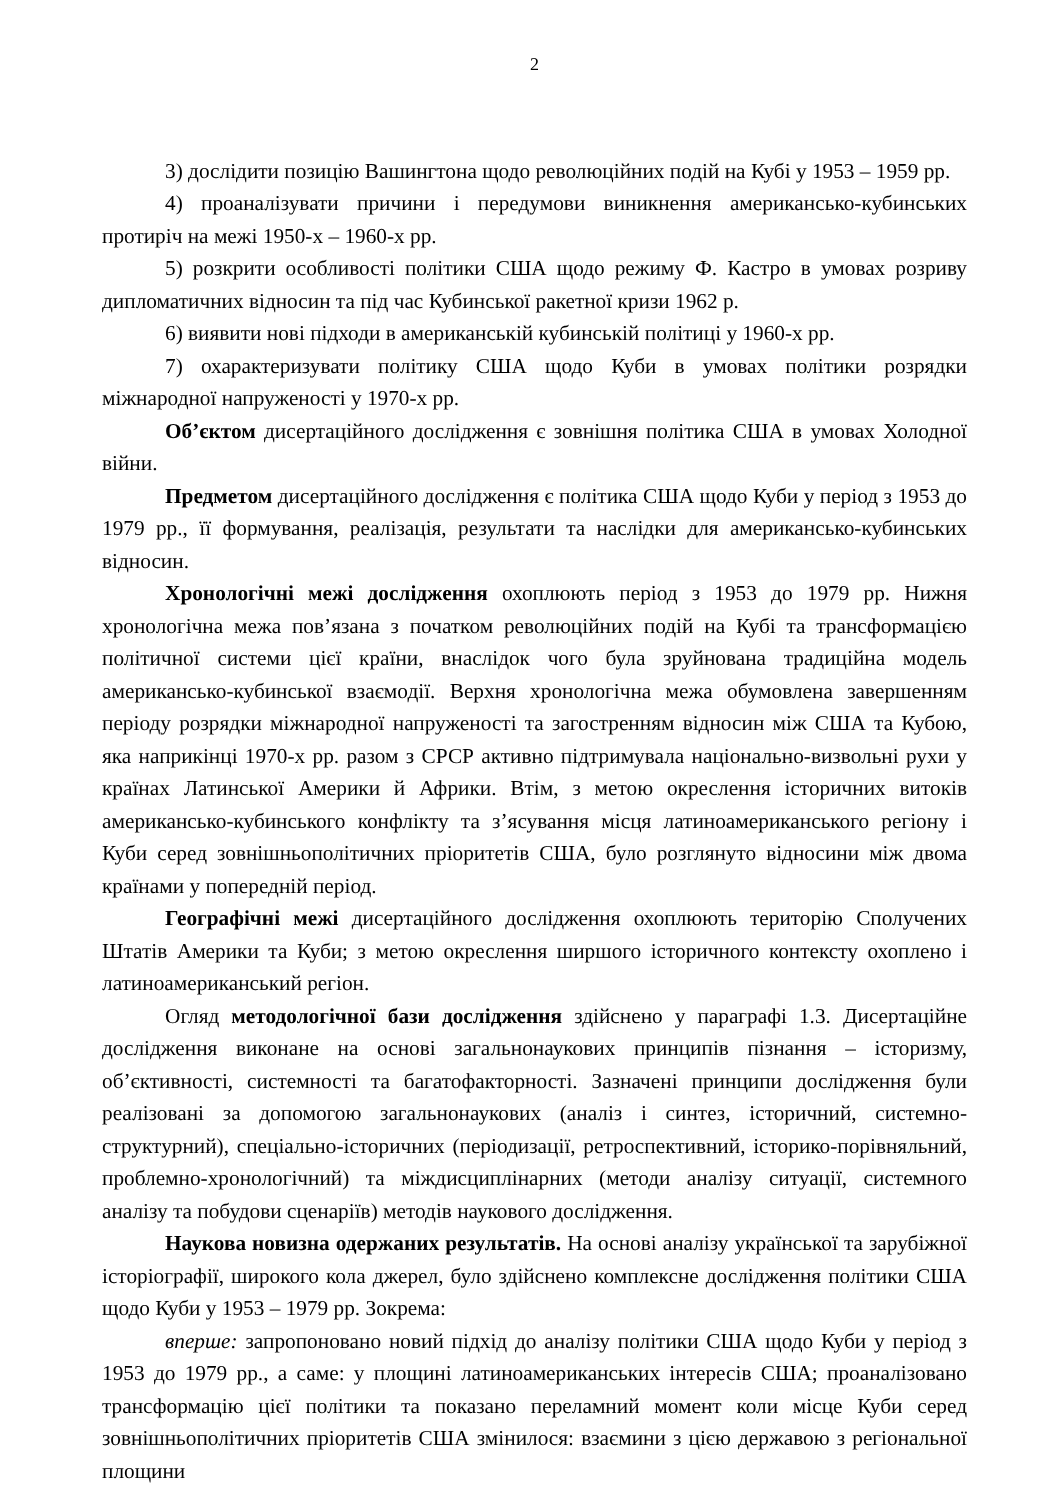2
3) дослідити позицію Вашингтона щодо революційних подій на Кубі у 1953 – 1959 рр.
4) проаналізувати причини і передумови виникнення американсько-кубинських протиріч на межі 1950-х – 1960-х рр.
5) розкрити особливості політики США щодо режиму Ф. Кастро в умовах розриву дипломатичних відносин та під час Кубинської ракетної кризи 1962 р.
6) виявити нові підходи в американській кубинській політиці у 1960-х рр.
7) охарактеризувати політику США щодо Куби в умовах політики розрядки міжнародної напруженості у 1970-х рр.
Об’єктом дисертаційного дослідження є зовнішня політика США в умовах Холодної війни.
Предметом дисертаційного дослідження є політика США щодо Куби у період з 1953 до 1979 рр., її формування, реалізація, результати та наслідки для американсько-кубинських відносин.
Хронологічні межі дослідження охоплюють період з 1953 до 1979 рр. Нижня хронологічна межа пов’язана з початком революційних подій на Кубі та трансформацією політичної системи цієї країни, внаслідок чого була зруйнована традиційна модель американсько-кубинської взаємодії. Верхня хронологічна межа обумовлена завершенням періоду розрядки міжнародної напруженості та загостренням відносин між США та Кубою, яка наприкінці 1970-х рр. разом з СРСР активно підтримувала національно-визвольні рухи у країнах Латинської Америки й Африки. Втім, з метою окреслення історичних витоків американсько-кубинського конфлікту та з’ясування місця латиноамериканського регіону і Куби серед зовнішньополітичних пріоритетів США, було розглянуто відносини між двома країнами у попередній період.
Географічні межі дисертаційного дослідження охоплюють територію Сполучених Штатів Америки та Куби; з метою окреслення ширшого історичного контексту охоплено і латиноамериканський регіон.
Огляд методологічної бази дослідження здійснено у параграфі 1.3. Дисертаційне дослідження виконане на основі загальнонаукових принципів пізнання – історизму, об’єктивності, системності та багатофакторності. Зазначені принципи дослідження були реалізовані за допомогою загальнонаукових (аналіз і синтез, історичний, системно-структурний), спеціально-історичних (періодизації, ретроспективний, історико-порівняльний, проблемно-хронологічний) та міждисциплінарних (методи аналізу ситуації, системного аналізу та побудови сценаріїв) методів наукового дослідження.
Наукова новизна одержаних результатів. На основі аналізу української та зарубіжної історіографії, широкого кола джерел, було здійснено комплексне дослідження політики США щодо Куби у 1953 – 1979 рр. Зокрема:
вперше: запропоновано новий підхід до аналізу політики США щодо Куби у період з 1953 до 1979 рр., а саме: у площині латиноамериканських інтересів США; проаналізовано трансформацію цієї політики та показано переламний момент коли місце Куби серед зовнішньополітичних пріоритетів США змінилося: взаємини з цією державою з регіональної площини